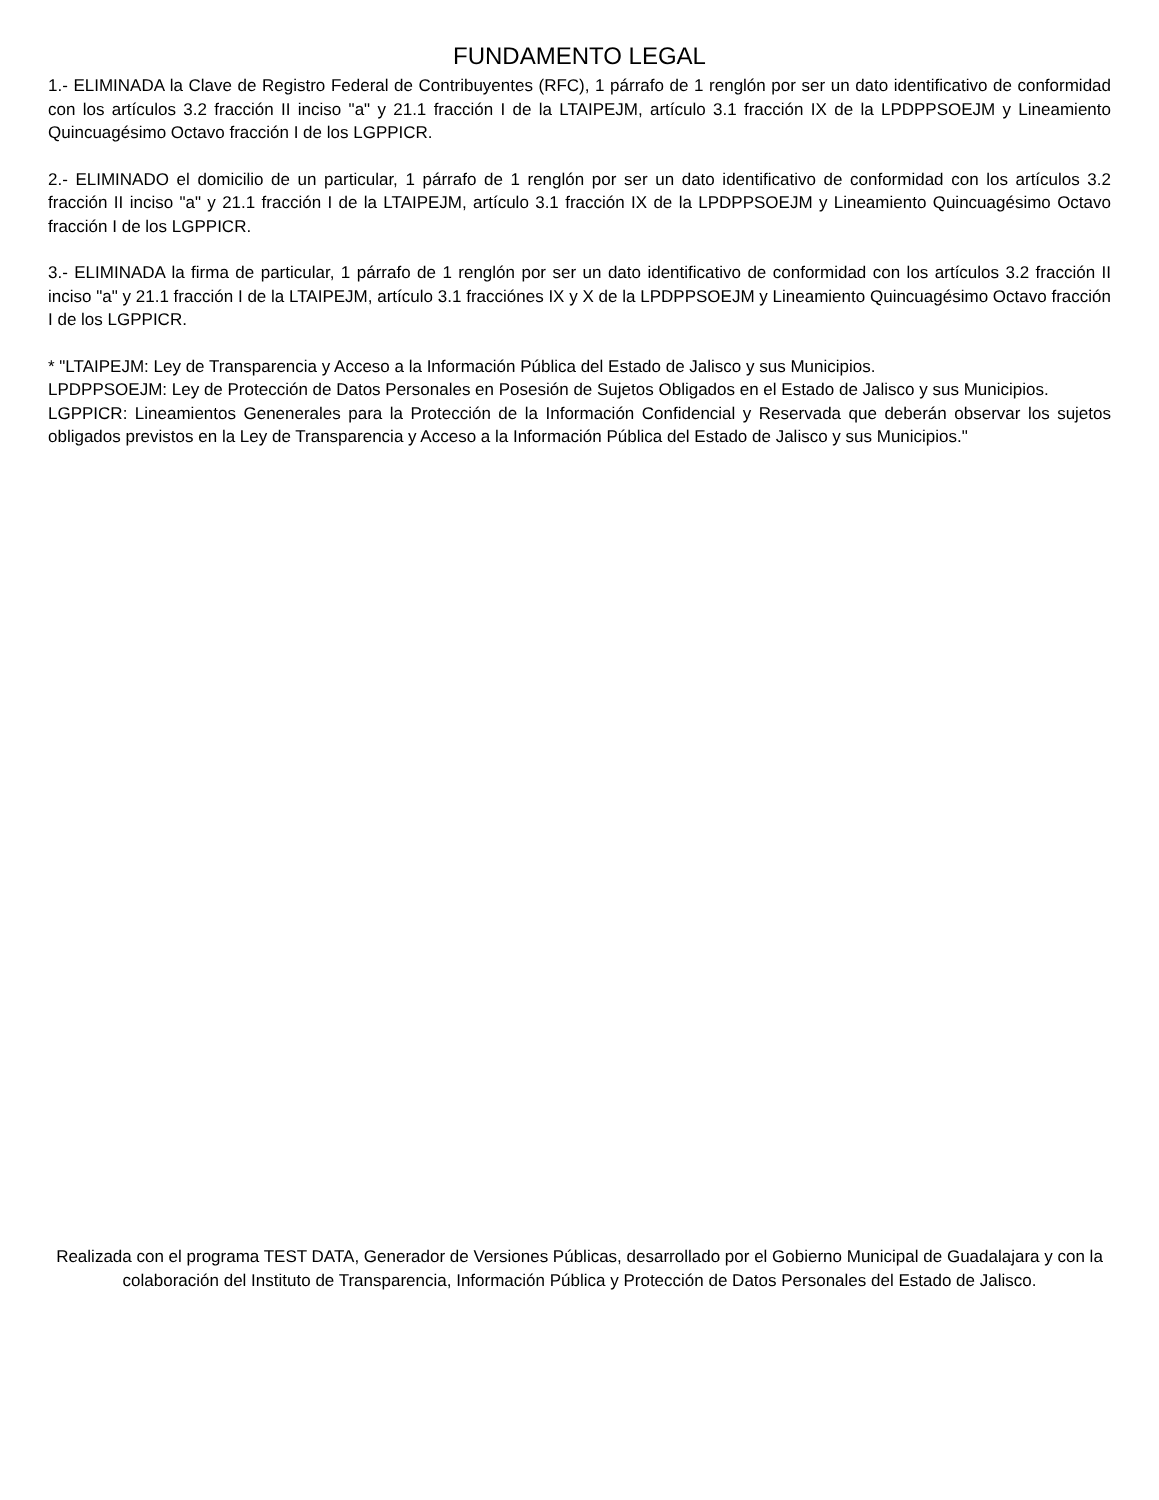FUNDAMENTO LEGAL
1.- ELIMINADA la Clave de Registro Federal de Contribuyentes (RFC), 1 párrafo de 1 renglón por ser un dato identificativo de conformidad con los artículos 3.2 fracción II inciso "a" y 21.1 fracción I de la LTAIPEJM, artículo 3.1 fracción IX de la LPDPPSOEJM y Lineamiento Quincuagésimo Octavo fracción I de los LGPPICR.
2.- ELIMINADO el domicilio de un particular, 1 párrafo de 1 renglón por ser un dato identificativo de conformidad con los artículos 3.2 fracción II inciso "a" y 21.1 fracción I de la LTAIPEJM, artículo 3.1 fracción IX de la LPDPPSOEJM y Lineamiento Quincuagésimo Octavo fracción I de los LGPPICR.
3.- ELIMINADA la firma de particular, 1 párrafo de 1 renglón por ser un dato identificativo de conformidad con los artículos 3.2 fracción II inciso "a" y 21.1 fracción I de la LTAIPEJM, artículo 3.1 fracciónes IX y X de la LPDPPSOEJM y Lineamiento Quincuagésimo Octavo fracción I de los LGPPICR.
* "LTAIPEJM: Ley de Transparencia y Acceso a la Información Pública del Estado de Jalisco y sus Municipios.
LPDPPSOEJM: Ley de Protección de Datos Personales en Posesión de Sujetos Obligados en el Estado de Jalisco y sus Municipios.
LGPPICR: Lineamientos Genenerales para la Protección de la Información Confidencial y Reservada que deberán observar los sujetos obligados previstos en la Ley de Transparencia y Acceso a la Información Pública del Estado de Jalisco y sus Municipios."
Realizada con el programa TEST DATA, Generador de Versiones Públicas, desarrollado por el Gobierno Municipal de Guadalajara y con la colaboración del Instituto de Transparencia, Información Pública y Protección de Datos Personales del Estado de Jalisco.